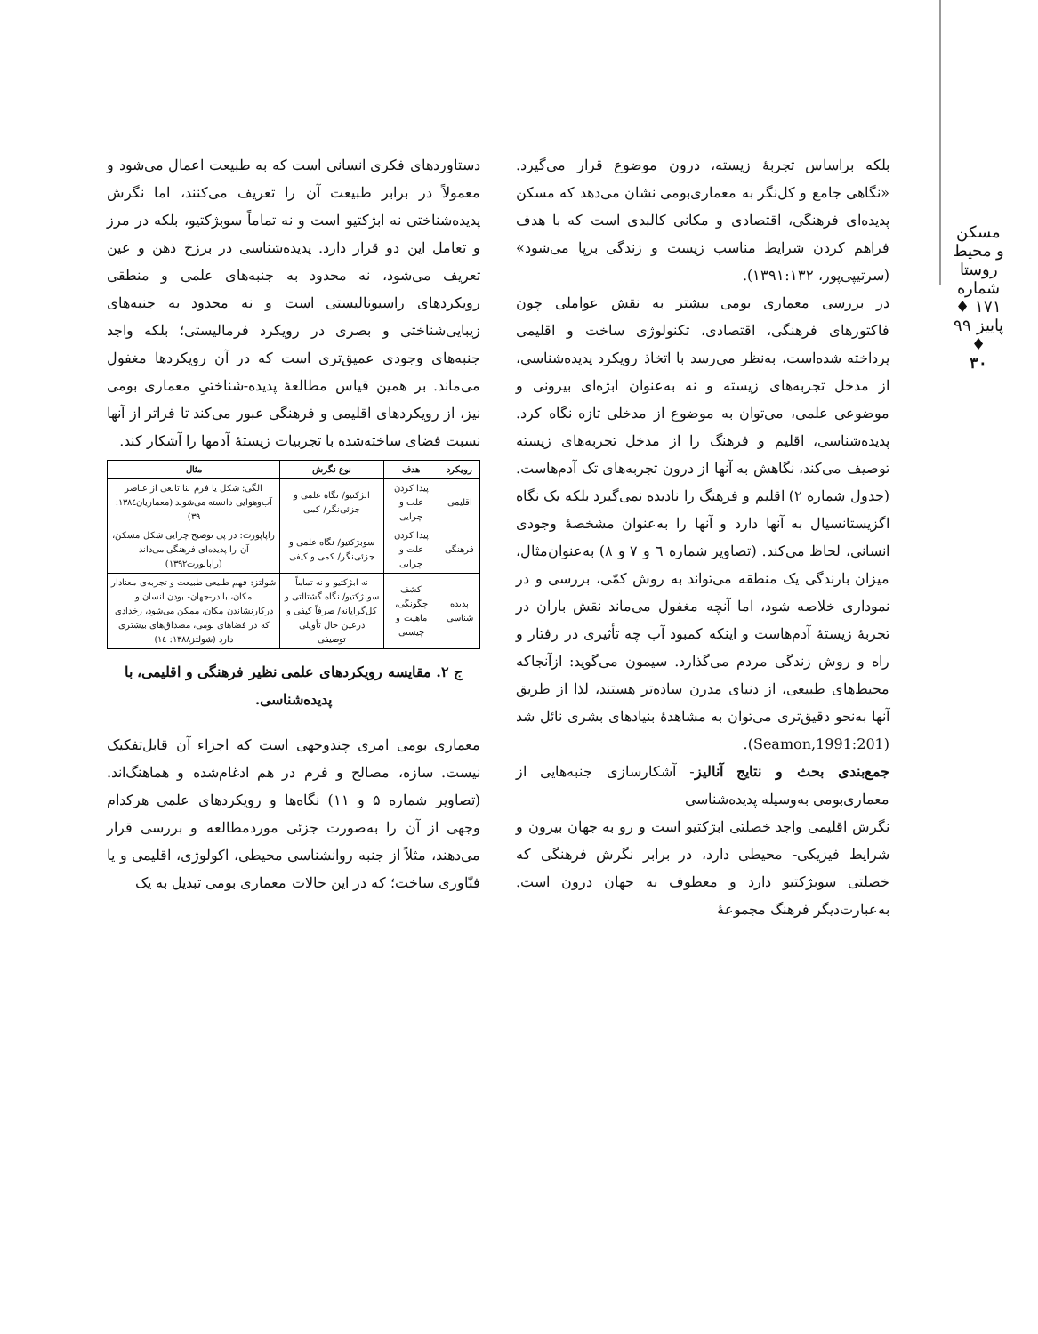مسکن و محیط روستا
شماره ۱۷۱ ♦ پاییز ۹۹ ♦
۳۰
بلکه براساس تجربهٔ زیسته، درون موضوع قرار می‌گیرد. «نگاهی جامع و کل‌نگر به معماری‌بومی نشان می‌دهد که مسکن پدیده‌ای فرهنگی، اقتصادی و مکانی کالبدی است که با هدف فراهم کردن شرایط مناسب زیست و زندگی برپا می‌شود» (سرتیپی‌پور، ۱۳۹۱:۱۳۲).
در بررسی معماری بومی بیشتر به نقش عواملی چون فاکتورهای فرهنگی، اقتصادی، تکنولوژی ساخت و اقلیمی پرداخته شده‌است، به‌نظر می‌رسد با اتخاذ رویکرد پدیده‌شناسی، از مدخل تجربه‌های زیسته و نه به‌عنوان ابژه‌ای بیرونی و موضوعی علمی، می‌توان به موضوع از مدخلی تازه نگاه کرد. پدیده‌شناسی، اقلیم و فرهنگ را از مدخل تجربه‌های زیسته توصیف می‌کند، نگاهش به آنها از درون تجربه‌های تک آدم‌هاست. (جدول شماره ۲) اقلیم و فرهنگ را نادیده نمی‌گیرد بلکه یک نگاه اگزیستانسیال به آنها دارد و آنها را به‌عنوان مشخصهٔ وجودی انسانی، لحاظ می‌کند. (تصاویر شماره ٦ و ٧ و ٨) به‌عنوان‌مثال، میزان بارندگی یک منطقه می‌تواند به روش کمّی، بررسی و در نموداری خلاصه شود، اما آنچه مغفول می‌ماند نقش باران در تجربهٔ زیستهٔ آدم‌هاست و اینکه کمبود آب چه تأثیری در رفتار و راه و روش زندگی مردم می‌گذارد. سیمون می‌گوید: ازآنجاکه محیط‌های طبیعی، از دنیای مدرن ساده‌تر هستند، لذا از طریق آنها به‌نحو دقیق‌تری می‌توان به مشاهدهٔ بنیادهای بشری نائل شد (Seamon,1991:201).
جمع‌بندی بحث و نتایج آنالیز- آشکارسازی جنبه‌هایی از معماری‌بومی به‌وسیله پدیده‌شناسی
نگرش اقلیمی واجد خصلتی ابژکتیو است و رو به جهان بیرون و شرایط فیزیکی- محیطی دارد، در برابر نگرش فرهنگی که خصلتی سوبژکتیو دارد و معطوف به جهان درون است. به‌عبارت‌دیگر فرهنگ مجموعهٔ
دستاوردهای فکری انسانی است که به طبیعت اعمال می‌شود و معمولاً در برابر طبیعت آن را تعریف می‌کنند، اما نگرش پدیده‌شناختی نه ابژکتیو است و نه تماماً سوبژکتیو، بلکه در مرز و تعامل این دو قرار دارد. پدیده‌شناسی در برزخ ذهن و عین تعریف می‌شود، نه محدود به جنبه‌های علمی و منطقی رویکردهای راسیونالیستی است و نه محدود به جنبه‌های زیبایی‌شناختی و بصری در رویکرد فرمالیستی؛ بلکه واجد جنبه‌های وجودی عمیق‌تری است که در آن رویکردها مغفول می‌ماند. بر همین قیاس مطالعهٔ پدیده-شناختیِ معماری بومی نیز، از رویکردهای اقلیمی و فرهنگی عبور می‌کند تا فراتر از آنها نسبت فضای ساخته‌شده با تجربیات زیستهٔ آدمها را آشکار کند.
| رویکرد | هدف | نوع نگرش | مثال |
| --- | --- | --- | --- |
| اقلیمی | پیدا کردن علت و چرایی | ابژکتیو/ نگاه علمی و جزئی‌نگر/ کمی | الگی: شکل یا فرم بنا تابعی از عناصر آب‌وهوایی دانسته می‌شوند (معماریان۱۳۸٤: ۳۹) |
| فرهنگی | پیدا کردن علت و چرایی | سوبژکتیو/ نگاه علمی و جزئی‌نگر/ کمی و کیفی | راپاپورت: در پی توضیح چرایی شکل مسکن، آن را پدیده‌ای فرهنگی می‌داند (راپاپورت۱۳۹۲) |
| پدیده شناسی | کشف چگونگی، ماهیت و چیستی | نه ابژکتیو و نه تماماً سوبژکتیو/ نگاه گشتالتی و کل‌گرایانه/ صرفاً کیفی و درعین حال تأویلی توصیفی | شولتز: فهم طبیعی طبیعت و تجربه‌ی معنادار مکان، با در-جهان- بودن انسان و درکارنشاندن مکان، ممکن می‌شود، رخدادی که در فضاهای بومی، مصداق‌های بیشتری دارد (شولتز۱۳۸۸: ١٤) |
ج ۲. مقایسه رویکردهای علمی نظیر فرهنگی و اقلیمی، با پدیده‌شناسی.
معماری بومی امری چندوجهی است که اجزاء آن قابل‌تفکیک نیست. سازه، مصالح و فرم در هم ادغام‌شده و هماهنگ‌اند. (تصاویر شماره ۵ و ۱۱) نگاه‌ها و رویکردهای علمی هرکدام وجهی از آن را به‌صورت جزئی موردمطالعه و بررسی قرار می‌دهند، مثلاً از جنبه روانشناسی محیطی، اکولوژی، اقلیمی و یا فنّاوری ساخت؛ که در این حالات معماری بومی تبدیل به یک